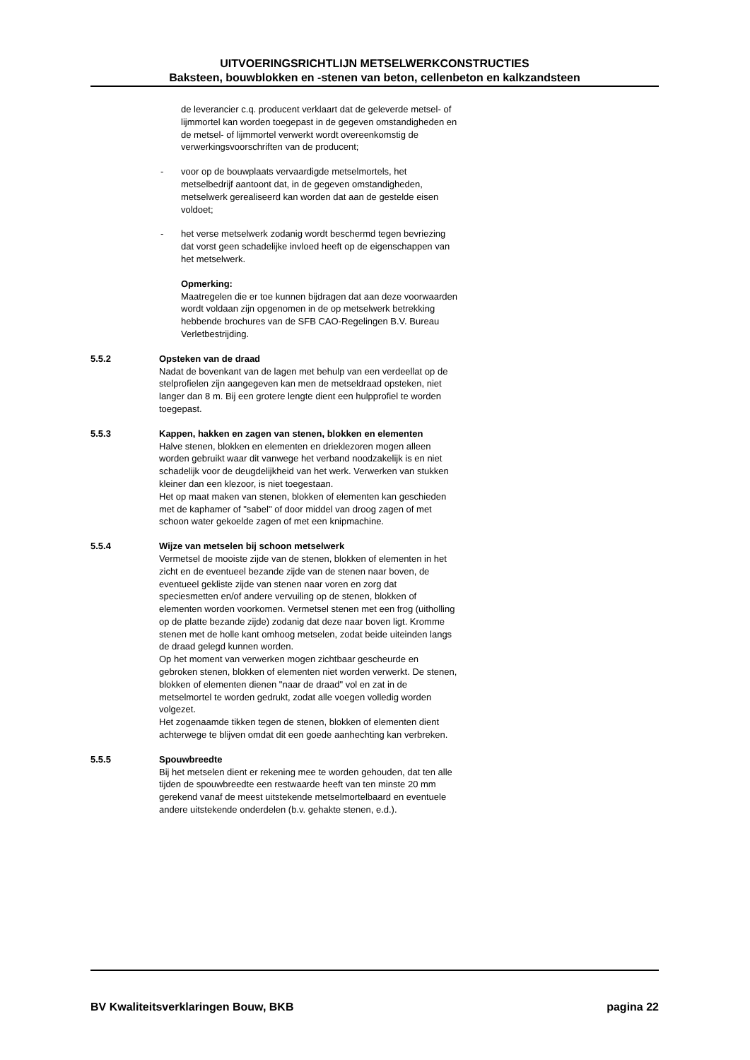UITVOERINGSRICHTLIJN METSELWERKCONSTRUCTIES
Baksteen, bouwblokken en -stenen van beton, cellenbeton en kalkzandsteen
de leverancier c.q. producent verklaart dat de geleverde metsel- of lijmmortel kan worden toegepast in de gegeven omstandigheden en de metsel- of lijmmortel verwerkt wordt overeenkomstig de verwerkingsvoorschriften van de producent;
- voor op de bouwplaats vervaardigde metselmortels, het metselbedrijf aantoont dat, in de gegeven omstandigheden, metselwerk gerealiseerd kan worden dat aan de gestelde eisen voldoet;
- het verse metselwerk zodanig wordt beschermd tegen bevriezing dat vorst geen schadelijke invloed heeft op de eigenschappen van het metselwerk.
Opmerking:
Maatregelen die er toe kunnen bijdragen dat aan deze voorwaarden wordt voldaan zijn opgenomen in de op metselwerk betrekking hebbende brochures van de SFB CAO-Regelingen B.V. Bureau Verletbestrijding.
5.5.2 Opsteken van de draad
Nadat de bovenkant van de lagen met behulp van een verdeellat op de stelprofielen zijn aangegeven kan men de metseldraad opsteken, niet langer dan 8 m. Bij een grotere lengte dient een hulpprofiel te worden toegepast.
5.5.3 Kappen, hakken en zagen van stenen, blokken en elementen
Halve stenen, blokken en elementen en drieklezoren mogen alleen worden gebruikt waar dit vanwege het verband noodzakelijk is en niet schadelijk voor de deugdelijkheid van het werk. Verwerken van stukken kleiner dan een klezoor, is niet toegestaan.
Het op maat maken van stenen, blokken of elementen kan geschieden met de kaphamer of "sabel" of door middel van droog zagen of met schoon water gekoelde zagen of met een knipmachine.
5.5.4 Wijze van metselen bij schoon metselwerk
Vermetsel de mooiste zijde van de stenen, blokken of elementen in het zicht en de eventueel bezande zijde van de stenen naar boven, de eventueel gekliste zijde van stenen naar voren en zorg dat speciesmetten en/of andere vervuiling op de stenen, blokken of elementen worden voorkomen. Vermetsel stenen met een frog (uitholling op de platte bezande zijde) zodanig dat deze naar boven ligt. Kromme stenen met de holle kant omhoog metselen, zodat beide uiteinden langs de draad gelegd kunnen worden.
Op het moment van verwerken mogen zichtbaar gescheurde en gebroken stenen, blokken of elementen niet worden verwerkt. De stenen, blokken of elementen dienen "naar de draad" vol en zat in de metselmortel te worden gedrukt, zodat alle voegen volledig worden volgezet.
Het zogenaamde tikken tegen de stenen, blokken of elementen dient achterwege te blijven omdat dit een goede aanhechting kan verbreken.
5.5.5 Spouwbreedte
Bij het metselen dient er rekening mee te worden gehouden, dat ten alle tijden de spouwbreedte een restwaarde heeft van ten minste 20 mm gerekend vanaf de meest uitstekende metselmortelbaard en eventuele andere uitstekende onderdelen (b.v. gehakte stenen, e.d.).
BV Kwaliteitsverklaringen Bouw, BKB pagina 22